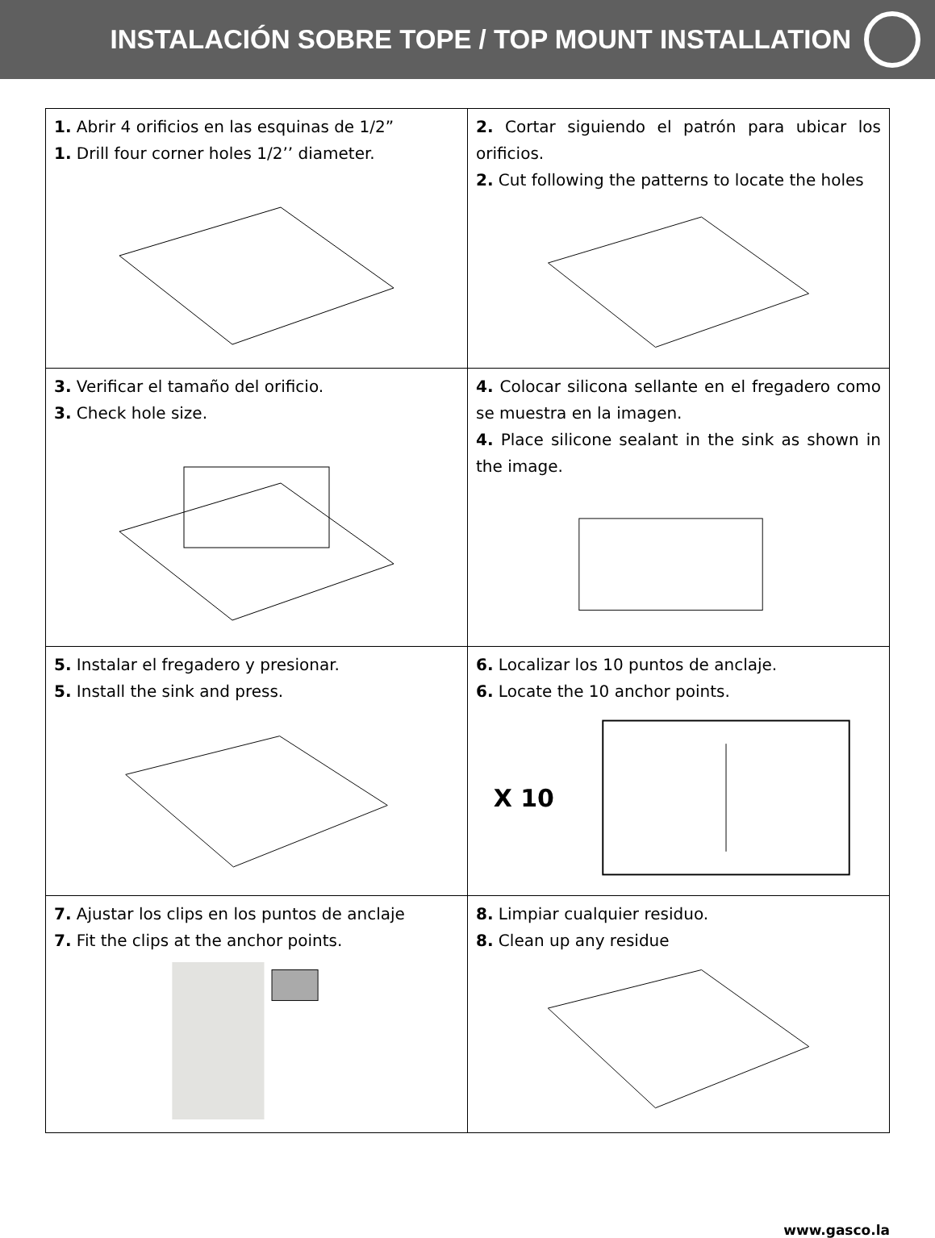INSTALACIÓN SOBRE TOPE / TOP MOUNT INSTALLATION
| 1. Abrir 4 orificios en las esquinas de 1/2” 1. Drill four corner holes 1/2’’ diameter. | 2. Cortar siguiendo el patrón para ubicar los orificios. 2. Cut following the patterns to locate the holes |
| 3. Verificar el tamaño del orificio. 3. Check hole size. | 4. Colocar silicona sellante en el fregadero como se muestra en la imagen. 4. Place silicone sealant in the sink as shown in the image. |
| 5. Instalar el fregadero y presionar. 5. Install the sink and press. | 6. Localizar los 10 puntos de anclaje. 6. Locate the 10 anchor points. X 10 |
| 7. Ajustar los clips en los puntos de anclaje 7. Fit the clips at the anchor points. | 8. Limpiar cualquier residuo. 8. Clean up any residue |
www.gasco.la